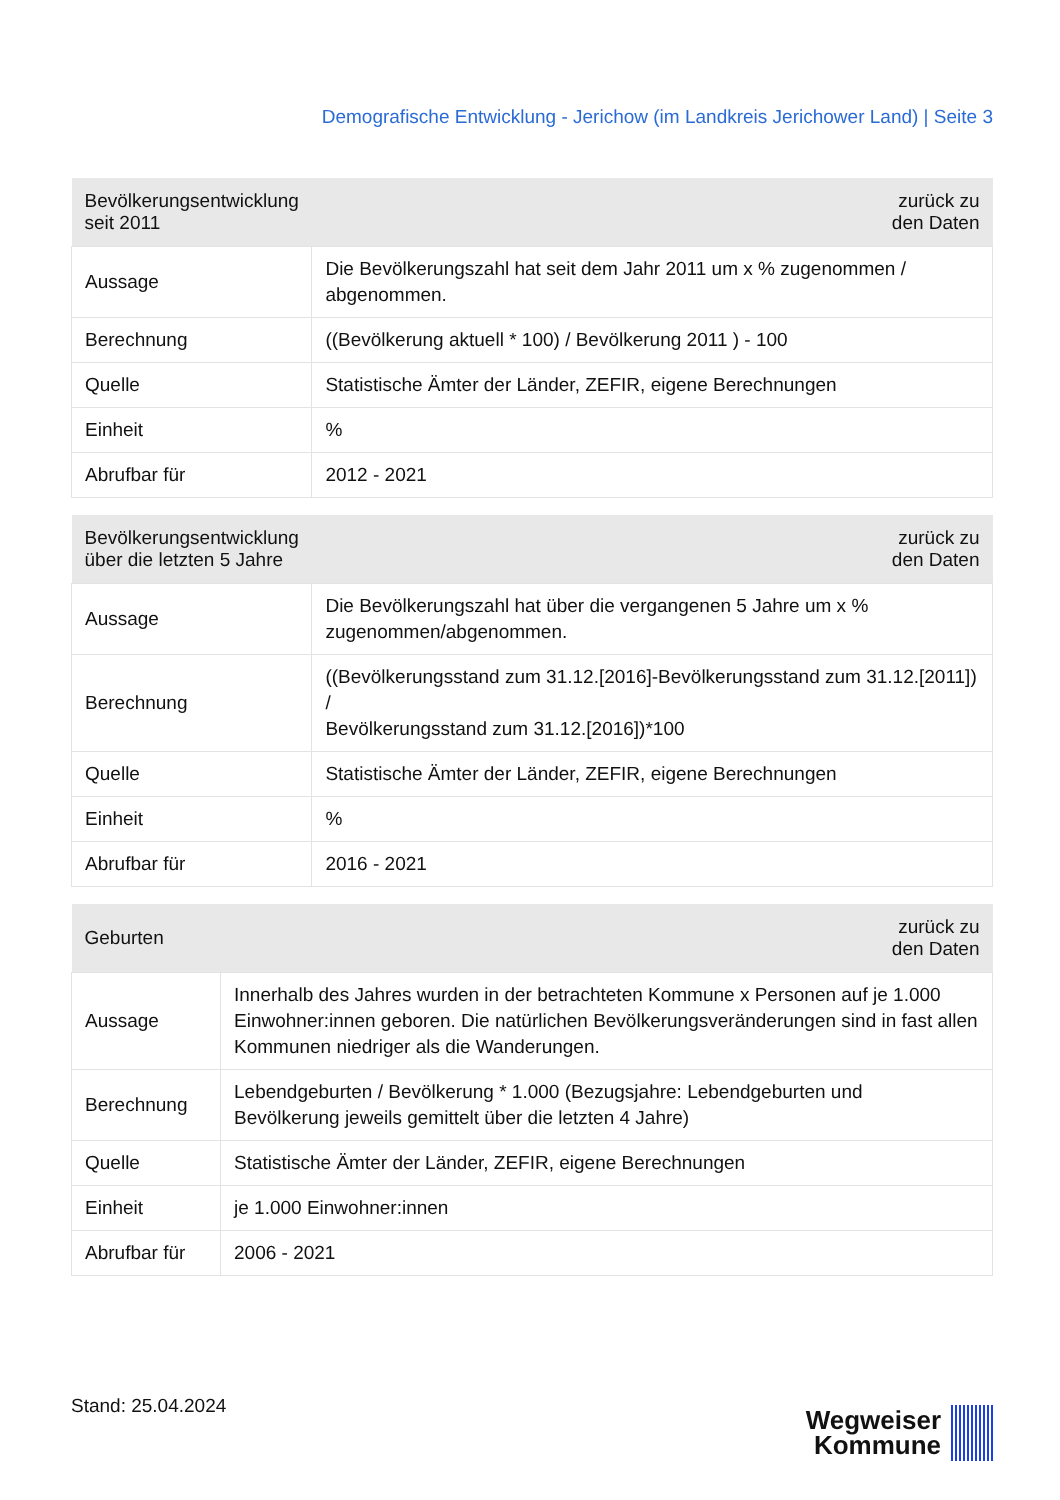Demografische Entwicklung - Jerichow (im Landkreis Jerichower Land) | Seite 3
| Bevölkerungsentwicklung seit 2011 | zurück zu den Daten |
| --- | --- |
| Aussage | Die Bevölkerungszahl hat seit dem Jahr 2011 um x % zugenommen / abgenommen. |
| Berechnung | ((Bevölkerung aktuell * 100) / Bevölkerung 2011 ) - 100 |
| Quelle | Statistische Ämter der Länder, ZEFIR, eigene Berechnungen |
| Einheit | % |
| Abrufbar für | 2012 - 2021 |
| Bevölkerungsentwicklung über die letzten 5 Jahre | zurück zu den Daten |
| --- | --- |
| Aussage | Die Bevölkerungszahl hat über die vergangenen 5 Jahre um x % zugenommen/abgenommen. |
| Berechnung | ((Bevölkerungsstand zum 31.12.[2016]-Bevölkerungsstand zum 31.12.[2011]) / Bevölkerungsstand zum 31.12.[2016])*100 |
| Quelle | Statistische Ämter der Länder, ZEFIR, eigene Berechnungen |
| Einheit | % |
| Abrufbar für | 2016 - 2021 |
| Geburten | zurück zu den Daten |
| --- | --- |
| Aussage | Innerhalb des Jahres wurden in der betrachteten Kommune x Personen auf je 1.000 Einwohner:innen geboren. Die natürlichen Bevölkerungsveränderungen sind in fast allen Kommunen niedriger als die Wanderungen. |
| Berechnung | Lebendgeburten / Bevölkerung * 1.000 (Bezugsjahre: Lebendgeburten und Bevölkerung jeweils gemittelt über die letzten 4 Jahre) |
| Quelle | Statistische Ämter der Länder, ZEFIR, eigene Berechnungen |
| Einheit | je 1.000 Einwohner:innen |
| Abrufbar für | 2006 - 2021 |
Stand: 25.04.2024
Wegweiser
Kommune